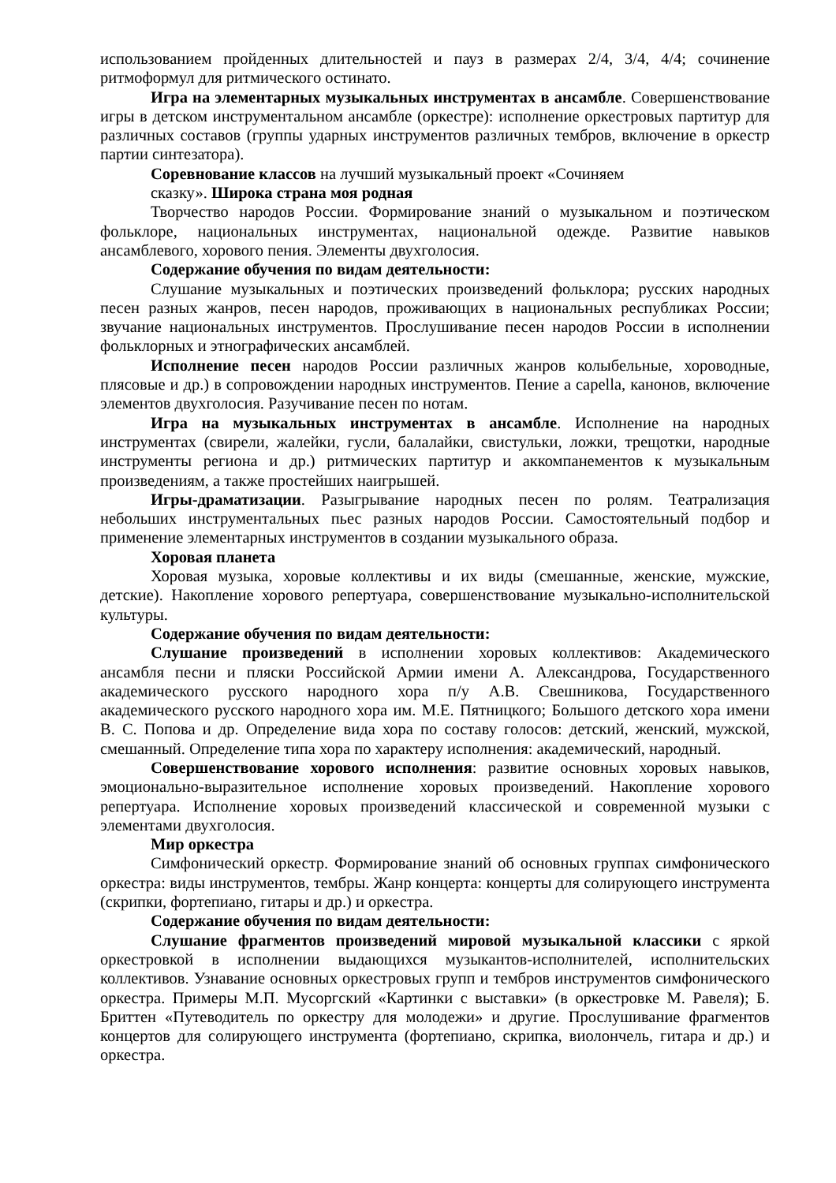использованием пройденных длительностей и пауз в размерах 2/4, 3/4, 4/4; сочинение ритмоформул для ритмического остинато.
Игра на элементарных музыкальных инструментах в ансамбле. Совершенствование игры в детском инструментальном ансамбле (оркестре): исполнение оркестровых партитур для различных составов (группы ударных инструментов различных тембров, включение в оркестр партии синтезатора).
Соревнование классов на лучший музыкальный проект «Сочиняем
сказку». Широка страна моя родная
Творчество народов России. Формирование знаний о музыкальном и поэтическом фольклоре, национальных инструментах, национальной одежде. Развитие навыков ансамблевого, хорового пения. Элементы двухголосия.
Содержание обучения по видам деятельности:
Слушание музыкальных и поэтических произведений фольклора; русских народных песен разных жанров, песен народов, проживающих в национальных республиках России; звучание национальных инструментов. Прослушивание песен народов России в исполнении фольклорных и этнографических ансамблей.
Исполнение песен народов России различных жанров колыбельные, хороводные, плясовые и др.) в сопровождении народных инструментов. Пение a capella, канонов, включение элементов двухголосия. Разучивание песен по нотам.
Игра на музыкальных инструментах в ансамбле. Исполнение на народных инструментах (свирели, жалейки, гусли, балалайки, свистульки, ложки, трещотки, народные инструменты региона и др.) ритмических партитур и аккомпанементов к музыкальным произведениям, а также простейших наигрышей.
Игры-драматизации. Разыгрывание народных песен по ролям. Театрализация небольших инструментальных пьес разных народов России. Самостоятельный подбор и применение элементарных инструментов в создании музыкального образа.
Хоровая планета
Хоровая музыка, хоровые коллективы и их виды (смешанные, женские, мужские, детские). Накопление хорового репертуара, совершенствование музыкально-исполнительской культуры.
Содержание обучения по видам деятельности:
Слушание произведений в исполнении хоровых коллективов: Академического ансамбля песни и пляски Российской Армии имени А. Александрова, Государственного академического русского народного хора п/у А.В. Свешникова, Государственного академического русского народного хора им. М.Е. Пятницкого; Большого детского хора имени В. С. Попова и др. Определение вида хора по составу голосов: детский, женский, мужской, смешанный. Определение типа хора по характеру исполнения: академический, народный.
Совершенствование хорового исполнения: развитие основных хоровых навыков, эмоционально-выразительное исполнение хоровых произведений. Накопление хорового репертуара. Исполнение хоровых произведений классической и современной музыки с элементами двухголосия.
Мир оркестра
Симфонический оркестр. Формирование знаний об основных группах симфонического оркестра: виды инструментов, тембры. Жанр концерта: концерты для солирующего инструмента (скрипки, фортепиано, гитары и др.) и оркестра.
Содержание обучения по видам деятельности:
Слушание фрагментов произведений мировой музыкальной классики с яркой оркестровкой в исполнении выдающихся музыкантов-исполнителей, исполнительских коллективов. Узнавание основных оркестровых групп и тембров инструментов симфонического оркестра. Примеры М.П. Мусоргский «Картинки с выставки» (в оркестровке М. Равеля); Б. Бриттен «Путеводитель по оркестру для молодежи» и другие. Прослушивание фрагментов концертов для солирующего инструмента (фортепиано, скрипка, виолончель, гитара и др.) и оркестра.